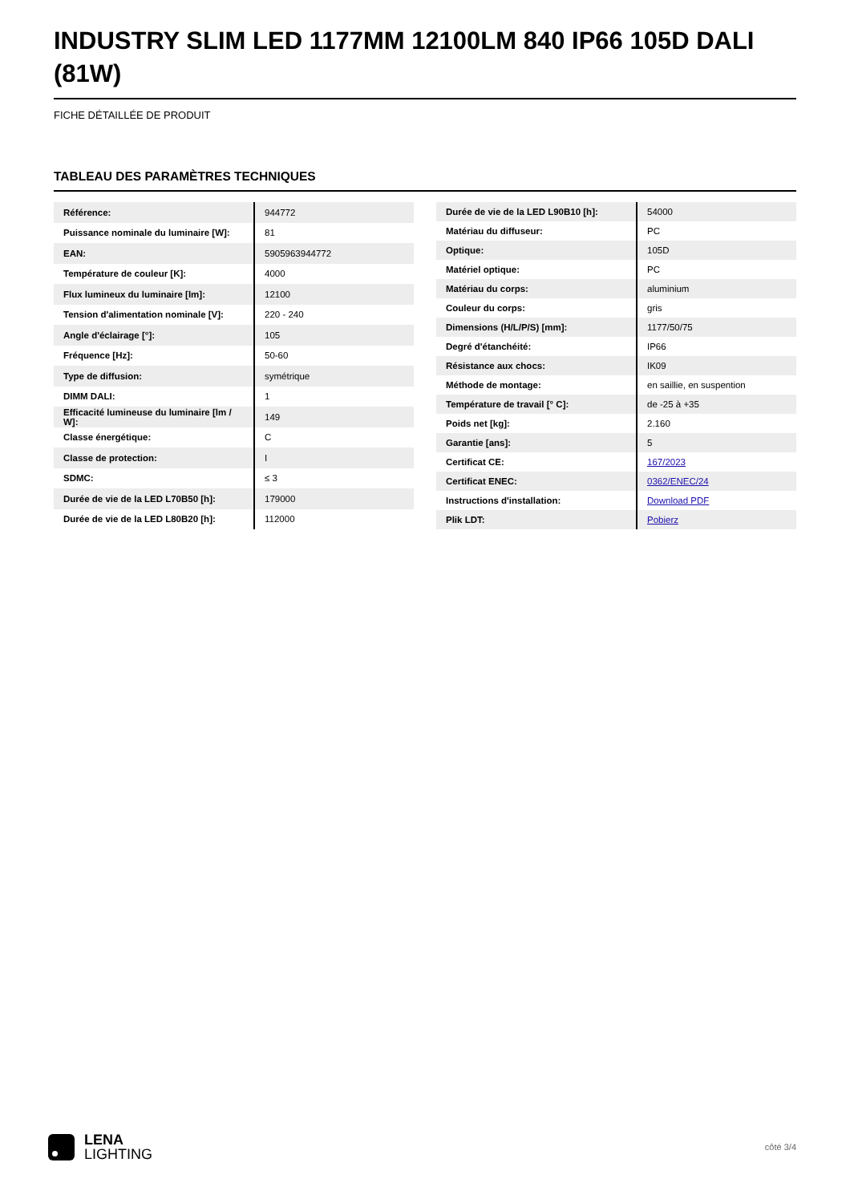INDUSTRY SLIM LED 1177MM 12100LM 840 IP66 105D DALI (81W)
FICHE DÉTAILLÉE DE PRODUIT
TABLEAU DES PARAMÈTRES TECHNIQUES
| Référence: | 944772 |
| Puissance nominale du luminaire [W]: | 81 |
| EAN: | 5905963944772 |
| Température de couleur [K]: | 4000 |
| Flux lumineux du luminaire [lm]: | 12100 |
| Tension d'alimentation nominale [V]: | 220 - 240 |
| Angle d'éclairage [°]: | 105 |
| Fréquence [Hz]: | 50-60 |
| Type de diffusion: | symétrique |
| DIMM DALI: | 1 |
| Efficacité lumineuse du luminaire [lm / W]: | 149 |
| Classe énergétique: | C |
| Classe de protection: | I |
| SDMC: | ≤ 3 |
| Durée de vie de la LED L70B50 [h]: | 179000 |
| Durée de vie de la LED L80B20 [h]: | 112000 |
| Durée de vie de la LED L90B10 [h]: | 54000 |
| Matériau du diffuseur: | PC |
| Optique: | 105D |
| Matériel optique: | PC |
| Matériau du corps: | aluminium |
| Couleur du corps: | gris |
| Dimensions (H/L/P/S) [mm]: | 1177/50/75 |
| Degré d'étanchéité: | IP66 |
| Résistance aux chocs: | IK09 |
| Méthode de montage: | en saillie, en suspention |
| Température de travail [° C]: | de -25 à +35 |
| Poids net [kg]: | 2.160 |
| Garantie [ans]: | 5 |
| Certificat CE: | 167/2023 |
| Certificat ENEC: | 0362/ENEC/24 |
| Instructions d'installation: | Download PDF |
| Plik LDT: | Pobierz |
LENA
LIGHTING
côté 3/4